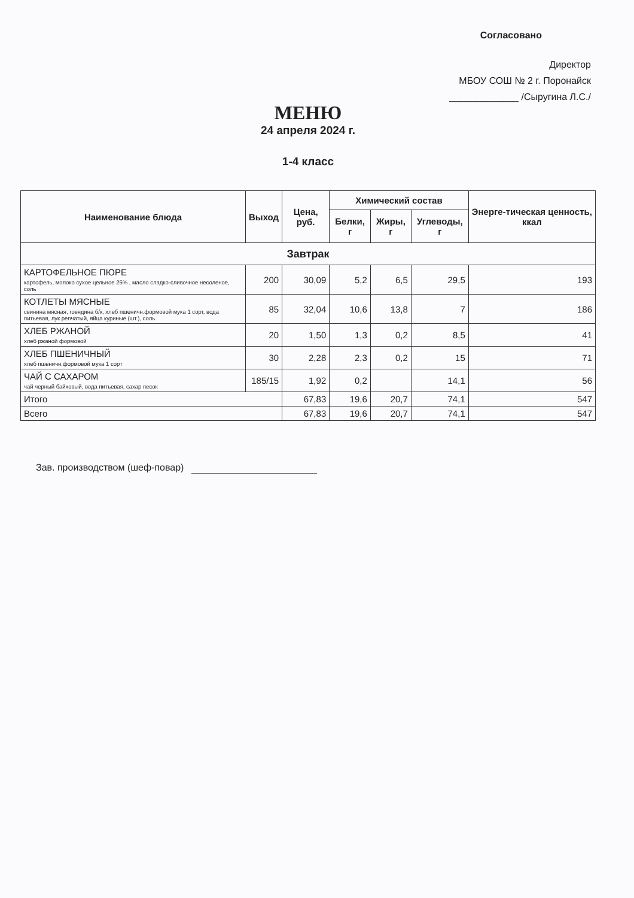Согласовано
Директор
МБОУ СОШ № 2 г. Поронайск
_____________ /Сыругина Л.С./
МЕНЮ
24 апреля 2024 г.
1-4 класс
| Наименование блюда | Выход | Цена, руб. | Химический состав | | | Энерге-тическая ценность, ккал |
| --- | --- | --- | --- | --- | --- | --- |
| | | | Белки, г | Жиры, г | Углеводы, г | |
| Завтрак | | | | | | |
| КАРТОФЕЛЬНОЕ ПЮРЕ картофель, молоко сухое цельное 25% , масло сладко-сливочное несоленое, соль | 200 | 30,09 | 5,2 | 6,5 | 29,5 | 193 |
| КОТЛЕТЫ МЯСНЫЕ свинина мясная, говядина б/к, хлеб пшеничн.формовой мука 1 сорт, вода питьевая, лук репчатый, яйца куриные (шт.), соль | 85 | 32,04 | 10,6 | 13,8 | 7 | 186 |
| ХЛЕБ РЖАНОЙ хлеб ржаной формовой | 20 | 1,50 | 1,3 | 0,2 | 8,5 | 41 |
| ХЛЕБ ПШЕНИЧНЫЙ хлеб пшеничн.формовой мука 1 сорт | 30 | 2,28 | 2,3 | 0,2 | 15 | 71 |
| ЧАЙ С САХАРОМ чай черный байховый, вода питьевая, сахар песок | 185/15 | 1,92 | 0,2 | | 14,1 | 56 |
| Итого | | 67,83 | 19,6 | 20,7 | 74,1 | 547 |
| Всего | | 67,83 | 19,6 | 20,7 | 74,1 | 547 |
Зав. производством (шеф-повар)